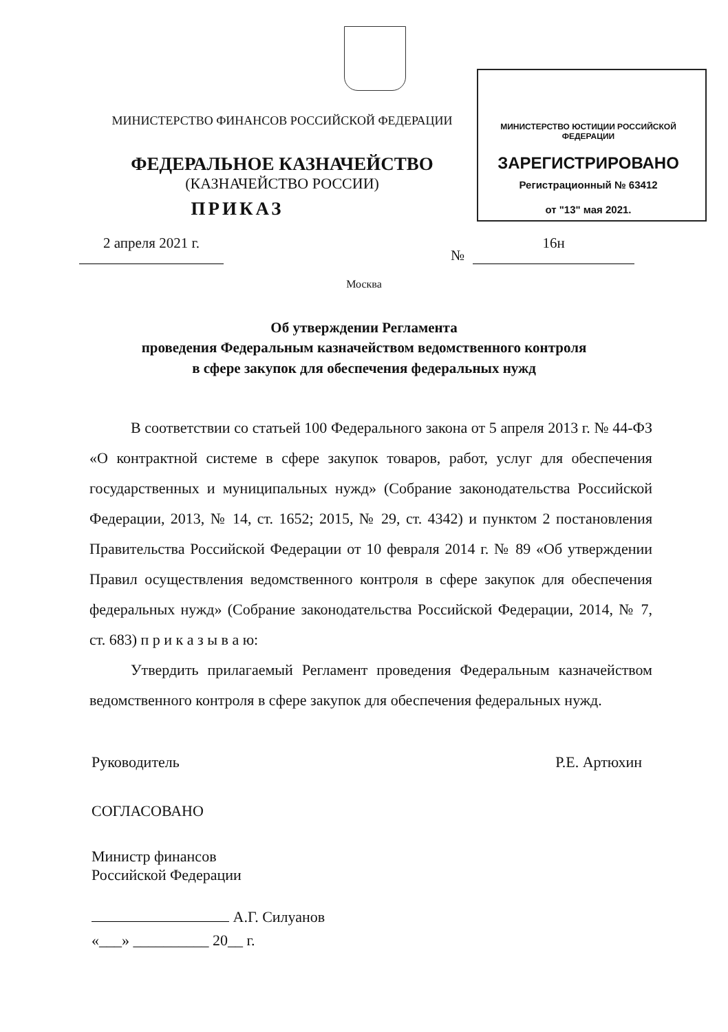МИНИСТЕРСТВО ФИНАНСОВ РОССИЙСКОЙ ФЕДЕРАЦИИ
МИНИСТЕРСТВО ЮСТИЦИИ РОССИЙСКОЙ ФЕДЕРАЦИИ
ФЕДЕРАЛЬНОЕ КАЗНАЧЕЙСТВО ЗАРЕГИСТРИРОВАНО
(КАЗНАЧЕЙСТВО РОССИИ)
Регистрационный № 63412
ПРИКАЗ
от "13" мая 2021.
2 апреля 2021 г.
№
16н
Москва
Об утверждении Регламента
проведения Федеральным казначейством ведомственного контроля
в сфере закупок для обеспечения федеральных нужд
В соответствии со статьей 100 Федерального закона от 5 апреля 2013 г. № 44-ФЗ «О контрактной системе в сфере закупок товаров, работ, услуг для обеспечения государственных и муниципальных нужд» (Собрание законодательства Российской Федерации, 2013, № 14, ст. 1652; 2015, № 29, ст. 4342) и пунктом 2 постановления Правительства Российской Федерации от 10 февраля 2014 г. № 89 «Об утверждении Правил осуществления ведомственного контроля в сфере закупок для обеспечения федеральных нужд» (Собрание законодательства Российской Федерации, 2014, № 7, ст. 683) п р и к а з ы в а ю:
Утвердить прилагаемый Регламент проведения Федеральным казначейством ведомственного контроля в сфере закупок для обеспечения федеральных нужд.
Руководитель Р.Е. Артюхин
СОГЛАСОВАНО
Министр финансов
Российской Федерации
А.Г. Силуанов
«___» __________ 20__ г.